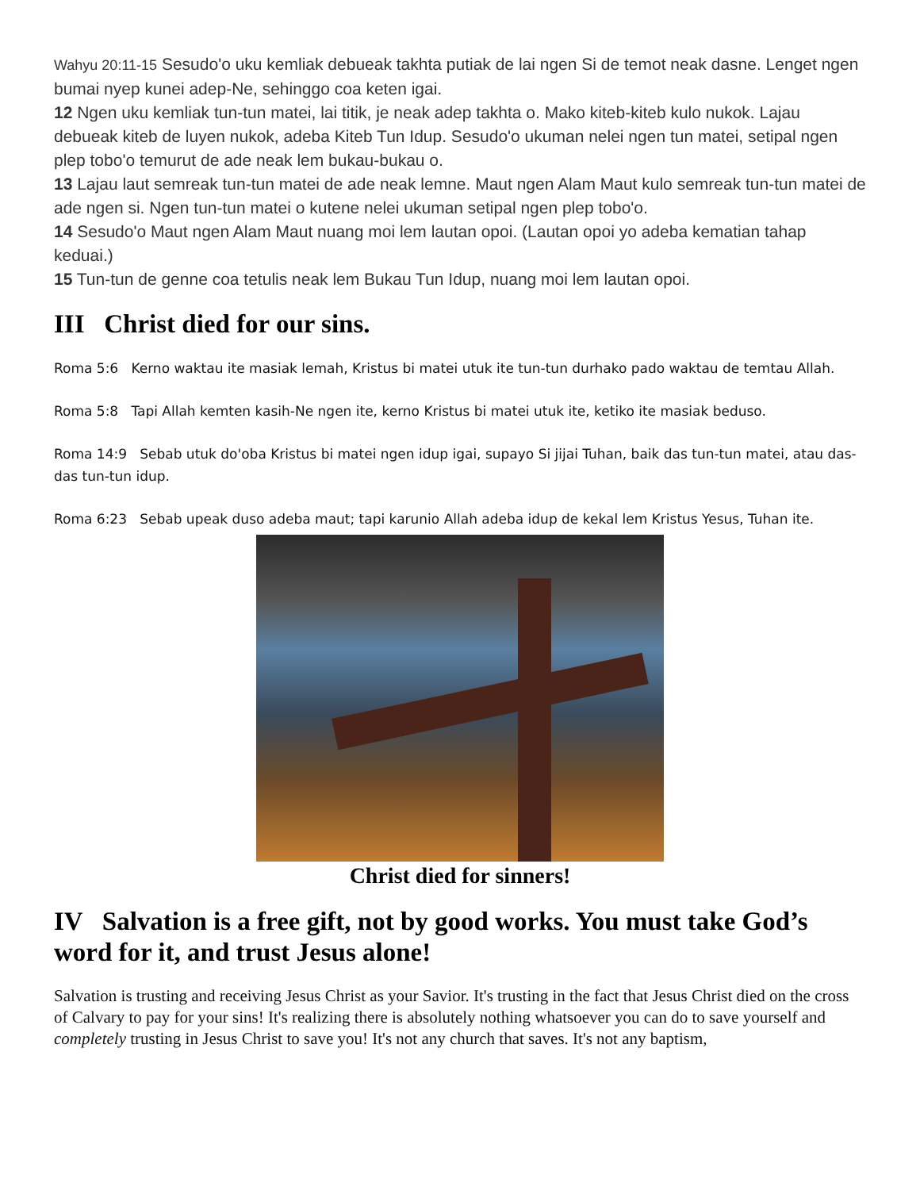Wahyu 20:11-15 Sesudo'o uku kemliak debueak takhta putiak de lai ngen Si de temot neak dasne. Lenget ngen bumai nyep kunei adep-Ne, sehinggo coa keten igai.
12 Ngen uku kemliak tun-tun matei, lai titik, je neak adep takhta o. Mako kiteb-kiteb kulo nukok. Lajau debueak kiteb de luyen nukok, adeba Kiteb Tun Idup. Sesudo'o ukuman nelei ngen tun matei, setipal ngen plep tobo'o temurut de ade neak lem bukau-bukau o.
13 Lajau laut semreak tun-tun matei de ade neak lemne. Maut ngen Alam Maut kulo semreak tun-tun matei de ade ngen si. Ngen tun-tun matei o kutene nelei ukuman setipal ngen plep tobo'o.
14 Sesudo'o Maut ngen Alam Maut nuang moi lem lautan opoi. (Lautan opoi yo adeba kematian tahap keduai.)
15 Tun-tun de genne coa tetulis neak lem Bukau Tun Idup, nuang moi lem lautan opoi.
III Christ died for our sins.
Roma 5:6 Kerno waktau ite masiak lemah, Kristus bi matei utuk ite tun-tun durhako pado waktau de temtau Allah.
Roma 5:8 Tapi Allah kemten kasih-Ne ngen ite, kerno Kristus bi matei utuk ite, ketiko ite masiak beduso.
Roma 14:9 Sebab utuk do'oba Kristus bi matei ngen idup igai, supayo Si jijai Tuhan, baik das tun-tun matei, atau das-das tun-tun idup.
Roma 6:23 Sebab upeak duso adeba maut; tapi karunio Allah adeba idup de kekal lem Kristus Yesus, Tuhan ite.
Christ died for sinners!
IV Salvation is a free gift, not by good works. You must take God’s word for it, and trust Jesus alone!
Salvation is trusting and receiving Jesus Christ as your Savior. It's trusting in the fact that Jesus Christ died on the cross of Calvary to pay for your sins! It's realizing there is absolutely nothing whatsoever you can do to save yourself and completely trusting in Jesus Christ to save you! It's not any church that saves. It's not any baptism,